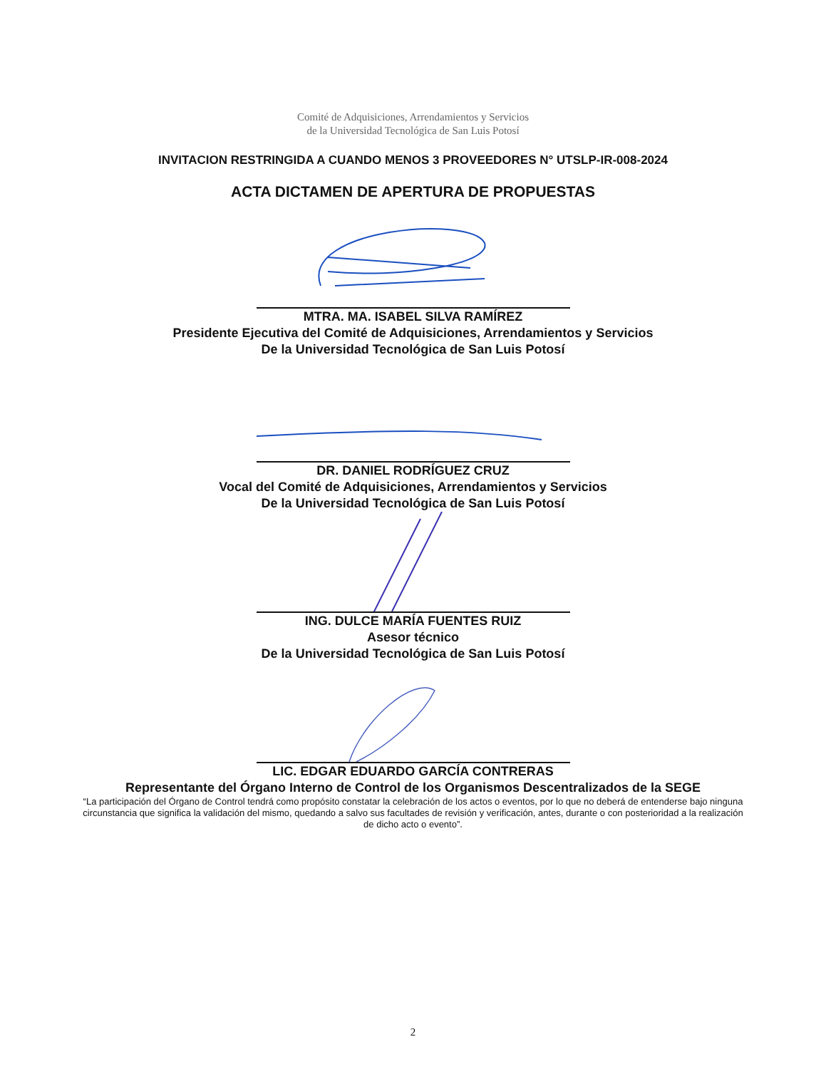Comité de Adquisiciones, Arrendamientos y Servicios
de la Universidad Tecnológica de San Luis Potosí
INVITACION RESTRINGIDA A CUANDO MENOS 3 PROVEEDORES N° UTSLP-IR-008-2024
ACTA DICTAMEN DE APERTURA DE PROPUESTAS
MTRA. MA. ISABEL SILVA RAMÍREZ
Presidente Ejecutiva del Comité de Adquisiciones, Arrendamientos y Servicios
De la Universidad Tecnológica de San Luis Potosí
DR. DANIEL RODRÍGUEZ CRUZ
Vocal del Comité de Adquisiciones, Arrendamientos y Servicios
De la Universidad Tecnológica de San Luis Potosí
ING. DULCE MARÍA FUENTES RUIZ
Asesor técnico
De la Universidad Tecnológica de San Luis Potosí
LIC. EDGAR EDUARDO GARCÍA CONTRERAS
Representante del Órgano Interno de Control de los Organismos Descentralizados de la SEGE
“La participación del Órgano de Control tendrá como propósito constatar la celebración de los actos o eventos, por lo que no deberá de entenderse bajo ninguna circunstancia que significa la validación del mismo, quedando a salvo sus facultades de revisión y verificación, antes, durante o con posterioridad a la realización de dicho acto o evento”.
2